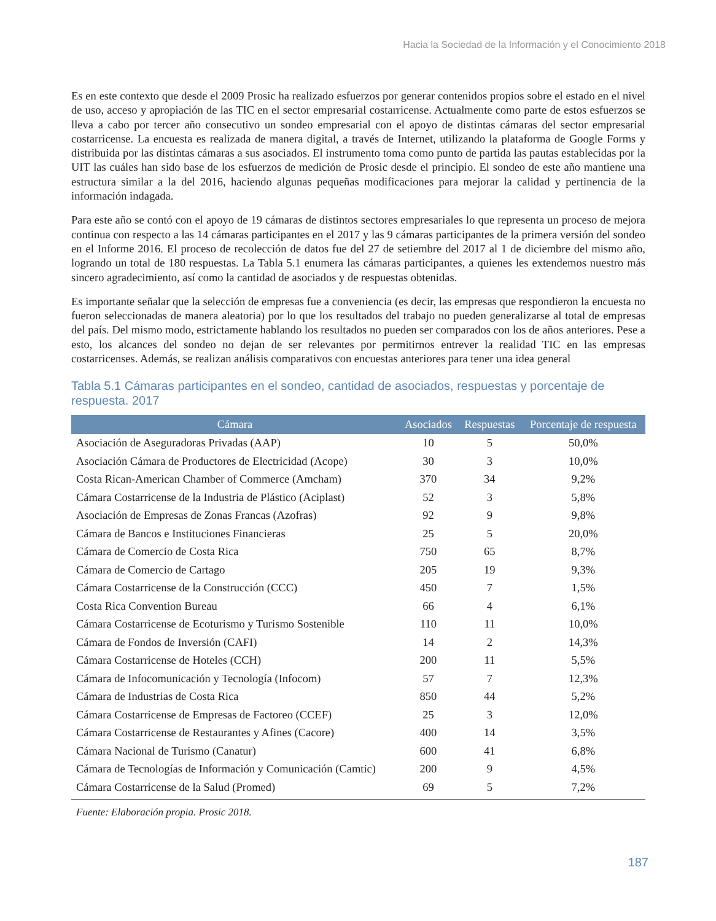Hacia la Sociedad de la Información y el Conocimiento 2018
Es en este contexto que desde el 2009 Prosic ha realizado esfuerzos por generar contenidos propios sobre el estado en el nivel de uso, acceso y apropiación de las TIC en el sector empresarial costarricense. Actualmente como parte de estos esfuerzos se lleva a cabo por tercer año consecutivo un sondeo empresarial con el apoyo de distintas cámaras del sector empresarial costarricense. La encuesta es realizada de manera digital, a través de Internet, utilizando la plataforma de Google Forms y distribuida por las distintas cámaras a sus asociados. El instrumento toma como punto de partida las pautas establecidas por la UIT las cuáles han sido base de los esfuerzos de medición de Prosic desde el principio. El sondeo de este año mantiene una estructura similar a la del 2016, haciendo algunas pequeñas modificaciones para mejorar la calidad y pertinencia de la información indagada.
Para este año se contó con el apoyo de 19 cámaras de distintos sectores empresariales lo que representa un proceso de mejora continua con respecto a las 14 cámaras participantes en el 2017 y las 9 cámaras participantes de la primera versión del sondeo en el Informe 2016. El proceso de recolección de datos fue del 27 de setiembre del 2017 al 1 de diciembre del mismo año, logrando un total de 180 respuestas. La Tabla 5.1 enumera las cámaras participantes, a quienes les extendemos nuestro más sincero agradecimiento, así como la cantidad de asociados y de respuestas obtenidas.
Es importante señalar que la selección de empresas fue a conveniencia (es decir, las empresas que respondieron la encuesta no fueron seleccionadas de manera aleatoria) por lo que los resultados del trabajo no pueden generalizarse al total de empresas del país. Del mismo modo, estrictamente hablando los resultados no pueden ser comparados con los de años anteriores. Pese a esto, los alcances del sondeo no dejan de ser relevantes por permitirnos entrever la realidad TIC en las empresas costarricenses. Además, se realizan análisis comparativos con encuestas anteriores para tener una idea general
Tabla 5.1 Cámaras participantes en el sondeo, cantidad de asociados, respuestas y porcentaje de respuesta. 2017
| Cámara | Asociados | Respuestas | Porcentaje de respuesta |
| --- | --- | --- | --- |
| Asociación de Aseguradoras Privadas (AAP) | 10 | 5 | 50,0% |
| Asociación Cámara de Productores de Electricidad (Acope) | 30 | 3 | 10,0% |
| Costa Rican-American Chamber of Commerce (Amcham) | 370 | 34 | 9,2% |
| Cámara Costarricense de la Industria de Plástico (Aciplast) | 52 | 3 | 5,8% |
| Asociación de Empresas de Zonas Francas (Azofras) | 92 | 9 | 9,8% |
| Cámara de Bancos e Instituciones Financieras | 25 | 5 | 20,0% |
| Cámara de Comercio de Costa Rica | 750 | 65 | 8,7% |
| Cámara de Comercio de Cartago | 205 | 19 | 9,3% |
| Cámara Costarricense de la Construcción (CCC) | 450 | 7 | 1,5% |
| Costa Rica Convention Bureau | 66 | 4 | 6,1% |
| Cámara Costarricense de Ecoturismo y Turismo Sostenible | 110 | 11 | 10,0% |
| Cámara de Fondos de Inversión (CAFI) | 14 | 2 | 14,3% |
| Cámara Costarricense de Hoteles (CCH) | 200 | 11 | 5,5% |
| Cámara de Infocomunicación y Tecnología (Infocom) | 57 | 7 | 12,3% |
| Cámara de Industrias de Costa Rica | 850 | 44 | 5,2% |
| Cámara Costarricense de Empresas de Factoreo (CCEF) | 25 | 3 | 12,0% |
| Cámara Costarricense de Restaurantes y Afines (Cacore) | 400 | 14 | 3,5% |
| Cámara Nacional de Turismo (Canatur) | 600 | 41 | 6,8% |
| Cámara de Tecnologías de Información y Comunicación (Camtic) | 200 | 9 | 4,5% |
| Cámara Costarricense de la Salud (Promed) | 69 | 5 | 7,2% |
Fuente: Elaboración propia. Prosic 2018.
187